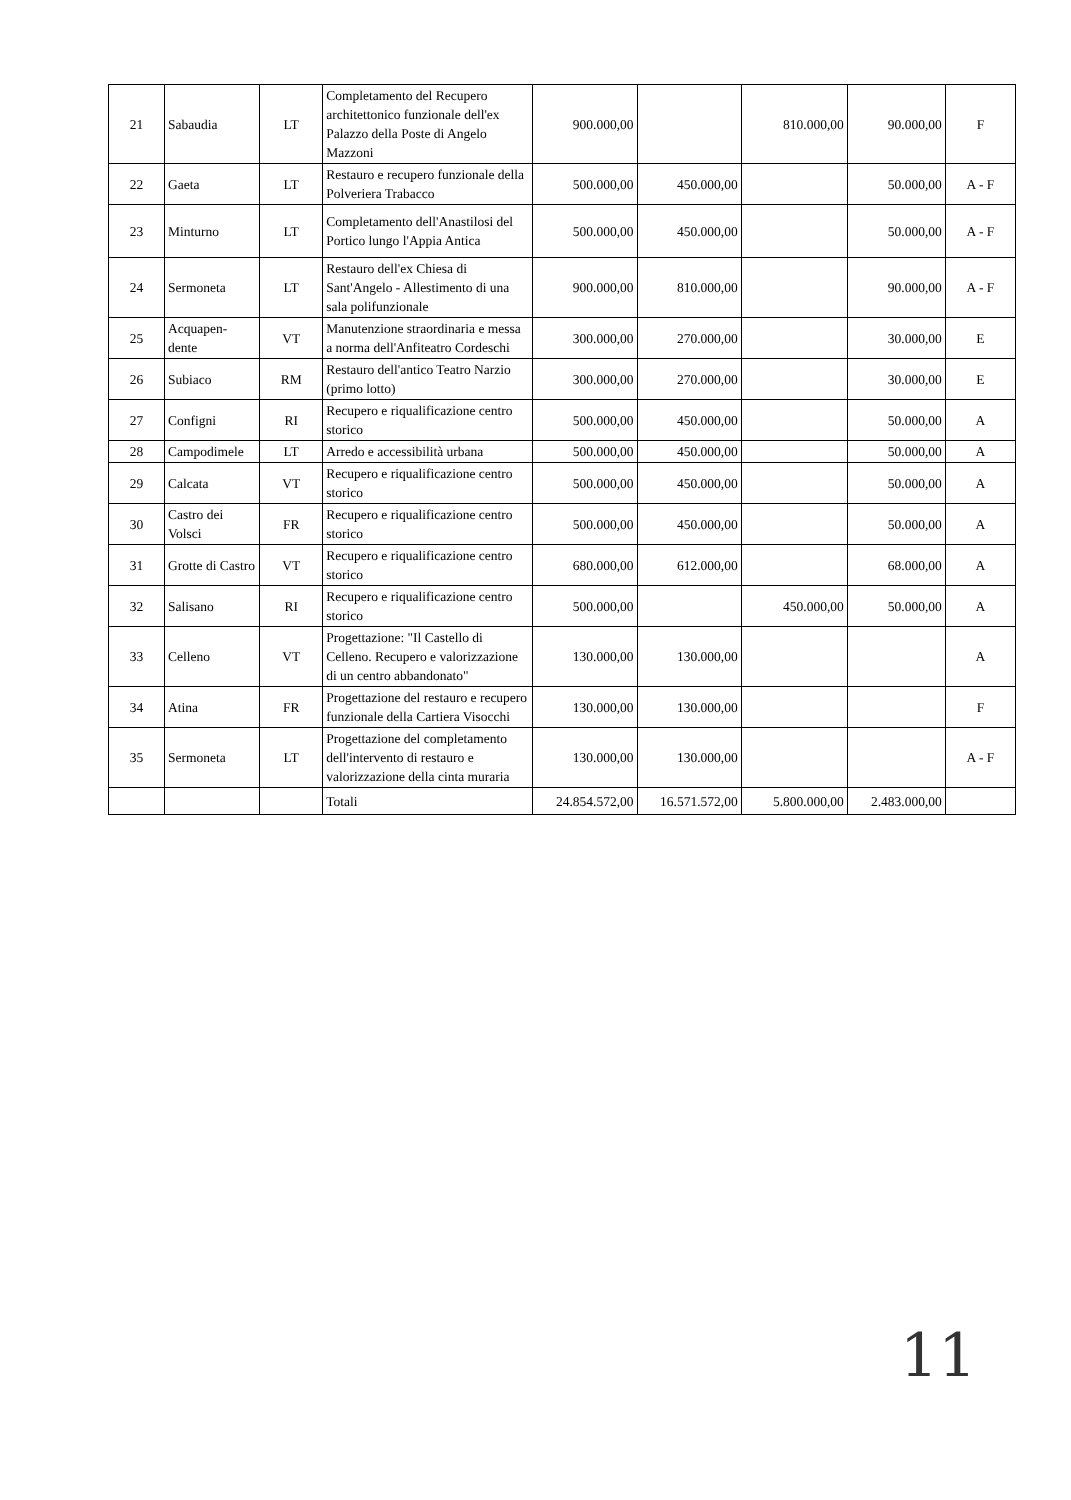| 21 | Sabaudia | LT | Completamento del Recupero architettonico funzionale dell'ex Palazzo della Poste di Angelo Mazzoni | 900.000,00 | | 810.000,00 | 90.000,00 | F |
| 22 | Gaeta | LT | Restauro e recupero funzionale della Polveriera Trabacco | 500.000,00 | 450.000,00 | | 50.000,00 | A - F |
| 23 | Minturno | LT | Completamento dell'Anastilosi del Portico lungo l'Appia Antica | 500.000,00 | 450.000,00 | | 50.000,00 | A - F |
| 24 | Sermoneta | LT | Restauro dell'ex Chiesa di Sant'Angelo - Allestimento di una sala polifunzionale | 900.000,00 | 810.000,00 | | 90.000,00 | A - F |
| 25 | Acquapen-dente | VT | Manutenzione straordinaria e messa a norma dell'Anfiteatro Cordeschi | 300.000,00 | 270.000,00 | | 30.000,00 | E |
| 26 | Subiaco | RM | Restauro dell'antico Teatro Narzio (primo lotto) | 300.000,00 | 270.000,00 | | 30.000,00 | E |
| 27 | Configni | RI | Recupero e riqualificazione centro storico | 500.000,00 | 450.000,00 | | 50.000,00 | A |
| 28 | Campodimele | LT | Arredo e accessibilità urbana | 500.000,00 | 450.000,00 | | 50.000,00 | A |
| 29 | Calcata | VT | Recupero e riqualificazione centro storico | 500.000,00 | 450.000,00 | | 50.000,00 | A |
| 30 | Castro dei Volsci | FR | Recupero e riqualificazione centro storico | 500.000,00 | 450.000,00 | | 50.000,00 | A |
| 31 | Grotte di Castro | VT | Recupero e riqualificazione centro storico | 680.000,00 | 612.000,00 | | 68.000,00 | A |
| 32 | Salisano | RI | Recupero e riqualificazione centro storico | 500.000,00 | | 450.000,00 | 50.000,00 | A |
| 33 | Celleno | VT | Progettazione: "Il Castello di Celleno. Recupero e valorizzazione di un centro abbandonato" | 130.000,00 | 130.000,00 | | | A |
| 34 | Atina | FR | Progettazione del restauro e recupero funzionale della Cartiera Visocchi | 130.000,00 | 130.000,00 | | | F |
| 35 | Sermoneta | LT | Progettazione del completamento dell'intervento di restauro e valorizzazione della cinta muraria | 130.000,00 | 130.000,00 | | | A - F |
| | | | Totali | 24.854.572,00 | 16.571.572,00 | 5.800.000,00 | 2.483.000,00 | |
11